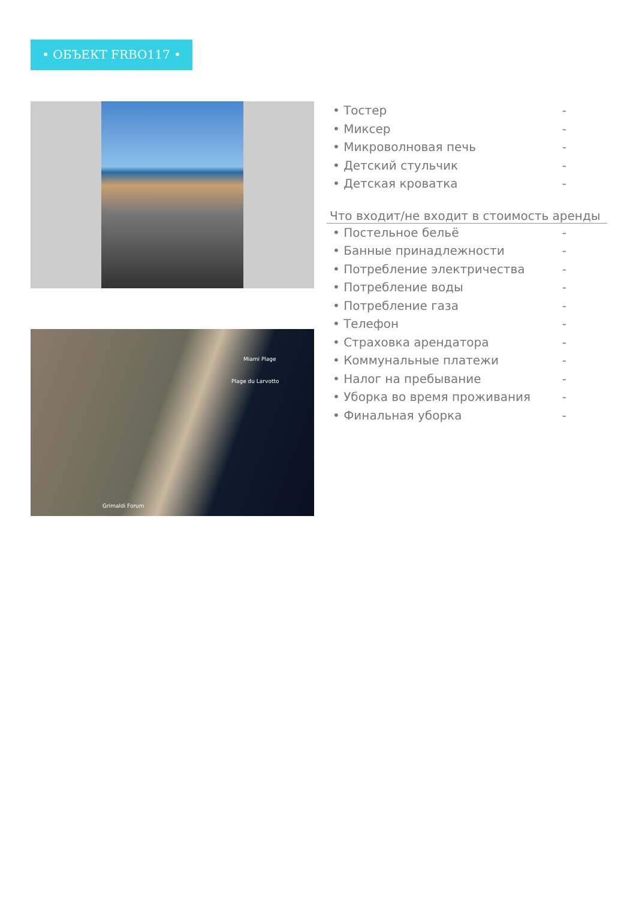• ОБЪЕКТ FRBO117 •
Miami Plage
Plage du Larvotto
Grimaldi Forum
| • Тостер | - |
| • Миксер | - |
| • Микроволновая печь | - |
| • Детский стульчик | - |
| • Детская кроватка | - |
Что входит/не входит в стоимость аренды
| • Постельное бельё | - |
| • Банные принадлежности | - |
| • Потребление электричества | - |
| • Потребление воды | - |
| • Потребление газа | - |
| • Телефон | - |
| • Страховка арендатора | - |
| • Коммунальные платежи | - |
| • Налог на пребывание | - |
| • Уборка во время проживания | - |
| • Финальная уборка | - |